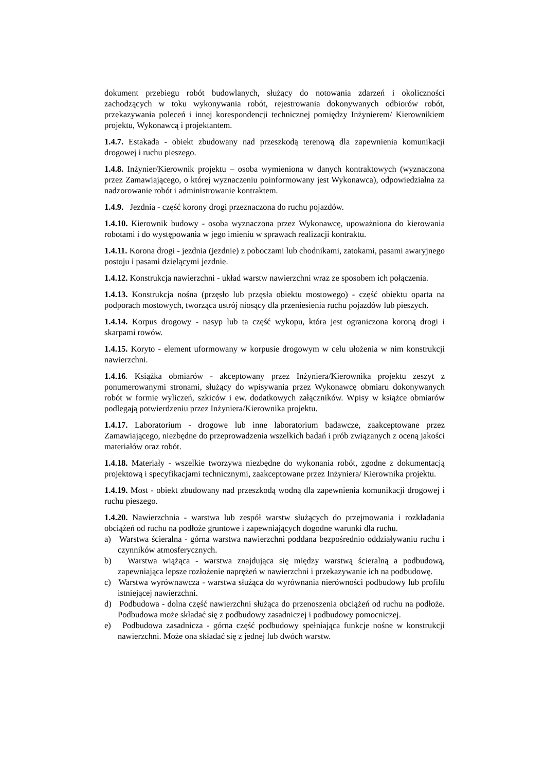dokument przebiegu robót budowlanych, służący do notowania zdarzeń i okoliczności zachodzących w toku wykonywania robót, rejestrowania dokonywanych odbiorów robót, przekazywania poleceń i innej korespondencji technicznej pomiędzy Inżynierem/ Kierownikiem projektu, Wykonawcą i projektantem.
1.4.7. Estakada - obiekt zbudowany nad przeszkodą terenową dla zapewnienia komunikacji drogowej i ruchu pieszego.
1.4.8. Inżynier/Kierownik projektu – osoba wymieniona w danych kontraktowych (wyznaczona przez Zamawiającego, o której wyznaczeniu poinformowany jest Wykonawca), odpowiedzialna za nadzorowanie robót i administrowanie kontraktem.
1.4.9. Jezdnia - część korony drogi przeznaczona do ruchu pojazdów.
1.4.10. Kierownik budowy - osoba wyznaczona przez Wykonawcę, upoważniona do kierowania robotami i do występowania w jego imieniu w sprawach realizacji kontraktu.
1.4.11. Korona drogi - jezdnia (jezdnie) z poboczami lub chodnikami, zatokami, pasami awaryjnego postoju i pasami dzielącymi jezdnie.
1.4.12. Konstrukcja nawierzchni - układ warstw nawierzchni wraz ze sposobem ich połączenia.
1.4.13. Konstrukcja nośna (przęsło lub przęsła obiektu mostowego) - część obiektu oparta na podporach mostowych, tworząca ustrój niosący dla przeniesienia ruchu pojazdów lub pieszych.
1.4.14. Korpus drogowy - nasyp lub ta część wykopu, która jest ograniczona koroną drogi i skarpami rowów.
1.4.15. Koryto - element uformowany w korpusie drogowym w celu ułożenia w nim konstrukcji nawierzchni.
1.4.16. Książka obmiarów - akceptowany przez Inżyniera/Kierownika projektu zeszyt z ponumerowanymi stronami, służący do wpisywania przez Wykonawcę obmiaru dokonywanych robót w formie wyliczeń, szkiców i ew. dodatkowych załączników. Wpisy w książce obmiarów podlegają potwierdzeniu przez Inżyniera/Kierownika projektu.
1.4.17. Laboratorium - drogowe lub inne laboratorium badawcze, zaakceptowane przez Zamawiającego, niezbędne do przeprowadzenia wszelkich badań i prób związanych z oceną jakości materiałów oraz robót.
1.4.18. Materiały - wszelkie tworzywa niezbędne do wykonania robót, zgodne z dokumentacją projektową i specyfikacjami technicznymi, zaakceptowane przez Inżyniera/ Kierownika projektu.
1.4.19. Most - obiekt zbudowany nad przeszkodą wodną dla zapewnienia komunikacji drogowej i ruchu pieszego.
1.4.20. Nawierzchnia - warstwa lub zespół warstw służących do przejmowania i rozkładania obciążeń od ruchu na podłoże gruntowe i zapewniających dogodne warunki dla ruchu.
a) Warstwa ścieralna - górna warstwa nawierzchni poddana bezpośrednio oddziaływaniu ruchu i czynników atmosferycznych.
b) Warstwa wiążąca - warstwa znajdująca się między warstwą ścieralną a podbudową, zapewniająca lepsze rozłożenie naprężeń w nawierzchni i przekazywanie ich na podbudowę.
c) Warstwa wyrównawcza - warstwa służąca do wyrównania nierówności podbudowy lub profilu istniejącej nawierzchni.
d) Podbudowa - dolna część nawierzchni służąca do przenoszenia obciążeń od ruchu na podłoże. Podbudowa może składać się z podbudowy zasadniczej i podbudowy pomocniczej.
e) Podbudowa zasadnicza - górna część podbudowy spełniająca funkcje nośne w konstrukcji nawierzchni. Może ona składać się z jednej lub dwóch warstw.